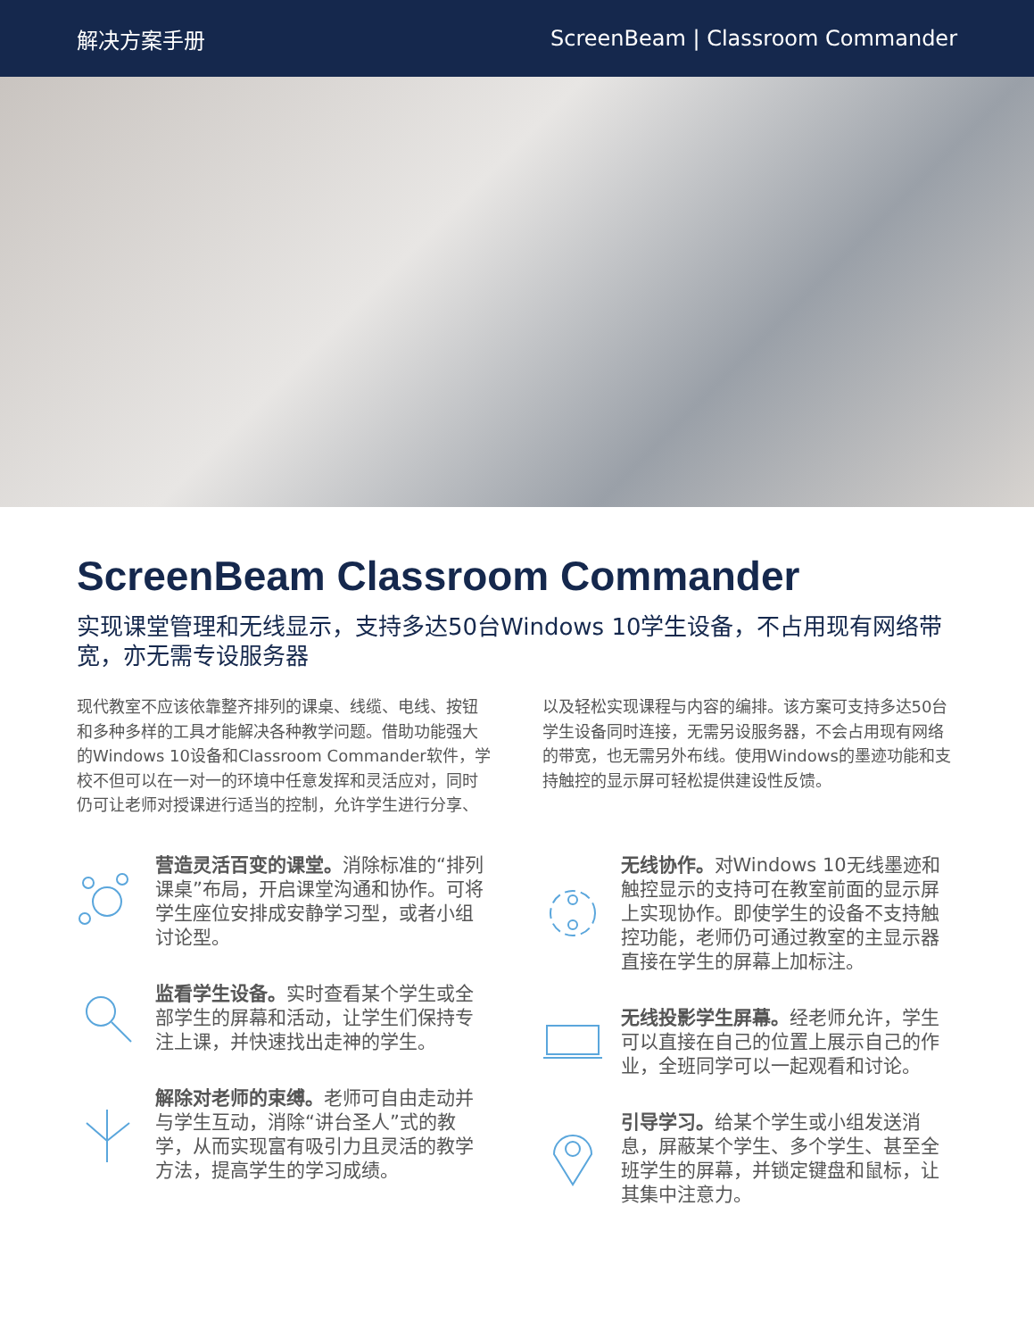解决方案手册 ScreenBeam | Classroom Commander
ScreenBeam Classroom Commander
实现课堂管理和无线显示，支持多达50台Windows 10学生设备，不占用现有网络带宽，亦无需专设服务器
现代教室不应该依靠整齐排列的课桌、线缆、电线、按钮和多种多样的工具才能解决各种教学问题。借助功能强大的Windows 10设备和Classroom Commander软件，学校不但可以在一对一的环境中任意发挥和灵活应对，同时仍可让老师对授课进行适当的控制，允许学生进行分享、以及轻松实现课程与内容的编排。该方案可支持多达50台学生设备同时连接，无需另设服务器，不会占用现有网络的带宽，也无需另外布线。使用Windows的墨迹功能和支持触控的显示屏可轻松提供建设性反馈。
营造灵活百变的课堂。消除标准的“排列课桌”布局，开启课堂沟通和协作。可将学生座位安排成安静学习型，或者小组讨论型。
监看学生设备。实时查看某个学生或全部学生的屏幕和活动，让学生们保持专注上课，并快速找出走神的学生。
解除对老师的束缚。老师可自由走动并与学生互动，消除“讲台圣人”式的教学，从而实现富有吸引力且灵活的教学方法，提高学生的学习成绩。
无线协作。对Windows 10无线墨迹和触控显示的支持可在教室前面的显示屏上实现协作。即使学生的设备不支持触控功能，老师仍可通过教室的主显示器直接在学生的屏幕上加标注。
无线投影学生屏幕。经老师允许，学生可以直接在自己的位置上展示自己的作业，全班同学可以一起观看和讨论。
引导学习。给某个学生或小组发送消息，屏蔽某个学生、多个学生、甚至全班学生的屏幕，并锁定键盘和鼠标，让其集中注意力。